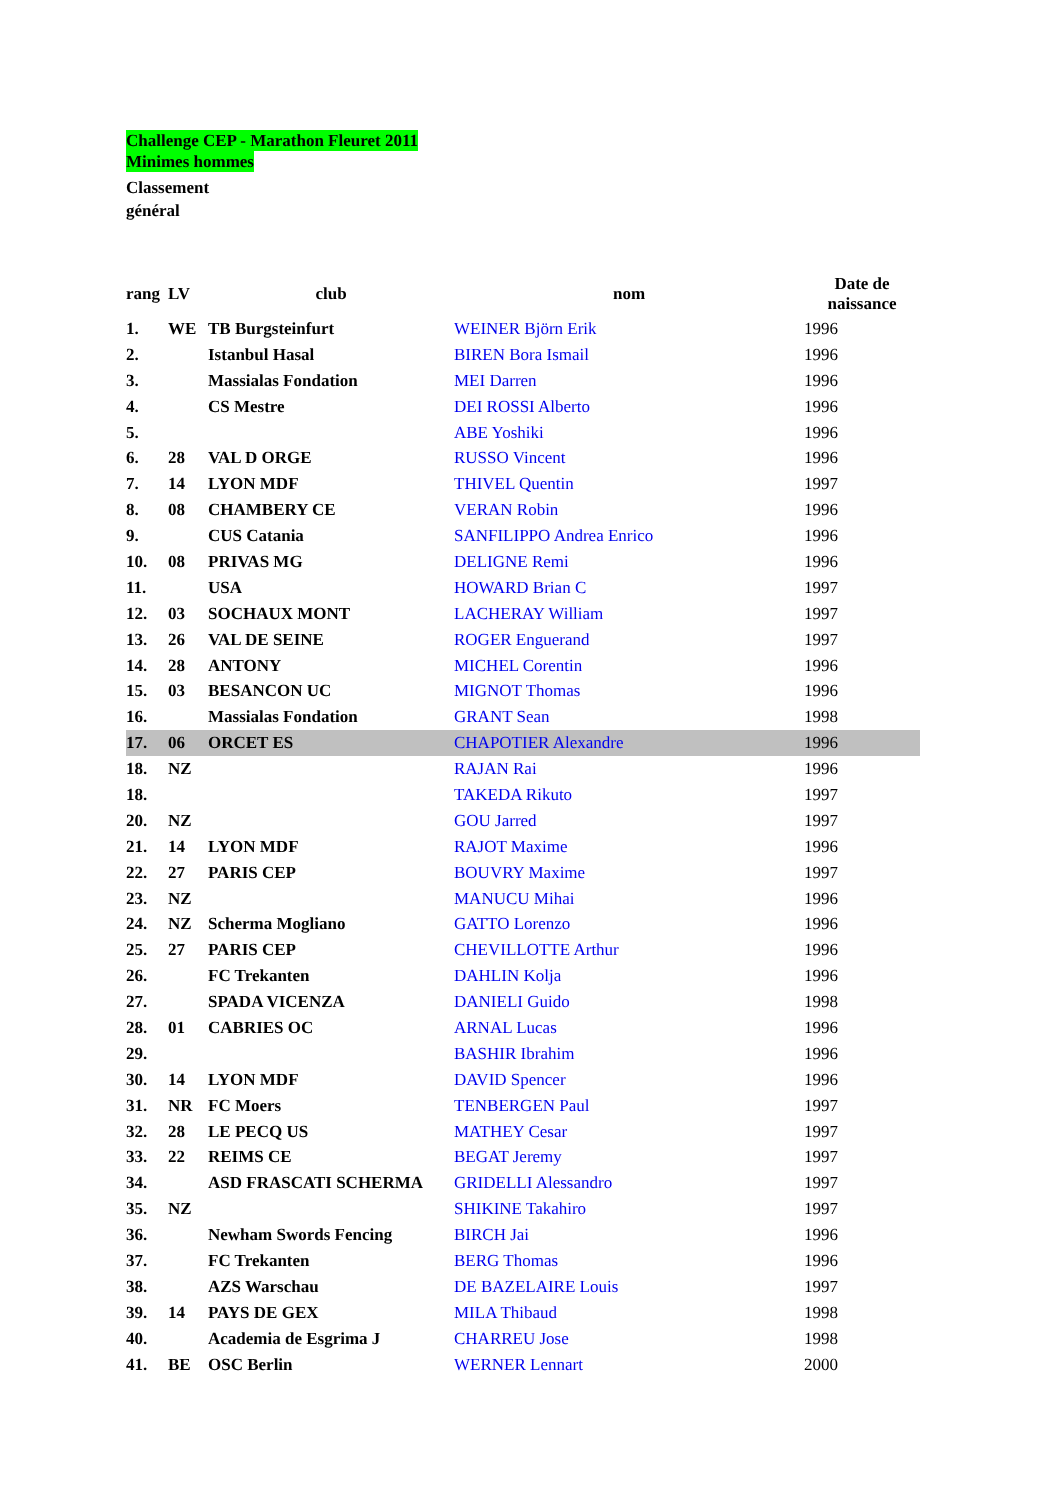Challenge CEP - Marathon Fleuret 2011
Minimes hommes
Classement
général
| rang | LV | club | nom | Date de naissance |
| --- | --- | --- | --- | --- |
| 1. | WE | TB Burgsteinfurt | WEINER Björn Erik | 1996 |
| 2. | | Istanbul Hasal | BIREN Bora Ismail | 1996 |
| 3. | | Massialas Fondation | MEI Darren | 1996 |
| 4. | | CS Mestre | DEI ROSSI Alberto | 1996 |
| 5. | | | ABE Yoshiki | 1996 |
| 6. | 28 | VAL D ORGE | RUSSO Vincent | 1996 |
| 7. | 14 | LYON MDF | THIVEL Quentin | 1997 |
| 8. | 08 | CHAMBERY CE | VERAN Robin | 1996 |
| 9. | | CUS Catania | SANFILIPPO Andrea Enrico | 1996 |
| 10. | 08 | PRIVAS MG | DELIGNE Remi | 1996 |
| 11. | | USA | HOWARD Brian C | 1997 |
| 12. | 03 | SOCHAUX MONT | LACHERAY William | 1997 |
| 13. | 26 | VAL DE SEINE | ROGER Enguerand | 1997 |
| 14. | 28 | ANTONY | MICHEL Corentin | 1996 |
| 15. | 03 | BESANCON UC | MIGNOT Thomas | 1996 |
| 16. | | Massialas Fondation | GRANT Sean | 1998 |
| 17. | 06 | ORCET ES | CHAPOTIER Alexandre | 1996 |
| 18. | NZ | | RAJAN Rai | 1996 |
| 18. | | | TAKEDA Rikuto | 1997 |
| 20. | NZ | | GOU Jarred | 1997 |
| 21. | 14 | LYON MDF | RAJOT Maxime | 1996 |
| 22. | 27 | PARIS CEP | BOUVRY Maxime | 1997 |
| 23. | NZ | | MANUCU Mihai | 1996 |
| 24. | NZ | Scherma Mogliano | GATTO Lorenzo | 1996 |
| 25. | 27 | PARIS CEP | CHEVILLOTTE Arthur | 1996 |
| 26. | | FC Trekanten | DAHLIN Kolja | 1996 |
| 27. | | SPADA VICENZA | DANIELI Guido | 1998 |
| 28. | 01 | CABRIES OC | ARNAL Lucas | 1996 |
| 29. | | | BASHIR Ibrahim | 1996 |
| 30. | 14 | LYON MDF | DAVID Spencer | 1996 |
| 31. | NR | FC Moers | TENBERGEN Paul | 1997 |
| 32. | 28 | LE PECQ US | MATHEY Cesar | 1997 |
| 33. | 22 | REIMS CE | BEGAT Jeremy | 1997 |
| 34. | | ASD FRASCATI SCHERMA | GRIDELLI Alessandro | 1997 |
| 35. | NZ | | SHIKINE Takahiro | 1997 |
| 36. | | Newham Swords Fencing | BIRCH Jai | 1996 |
| 37. | | FC Trekanten | BERG Thomas | 1996 |
| 38. | | AZS Warschau | DE BAZELAIRE Louis | 1997 |
| 39. | 14 | PAYS DE GEX | MILA Thibaud | 1998 |
| 40. | | Academia de Esgrima J | CHARREU Jose | 1998 |
| 41. | BE | OSC Berlin | WERNER Lennart | 2000 |